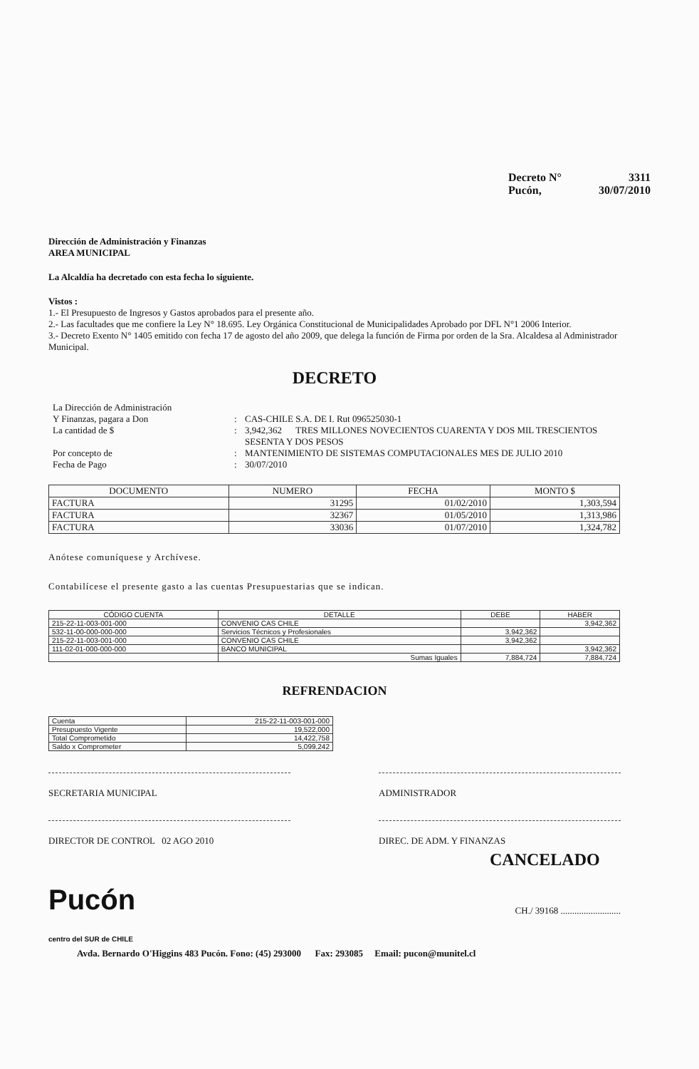Decreto N° 3311
Pucón, 30/07/2010
Dirección de Administración y Finanzas
AREA MUNICIPAL
La Alcaldía ha decretado con esta fecha lo siguiente.
Vistos :
1.- El Presupuesto de Ingresos y Gastos aprobados para el presente año.
2.- Las facultades que me confiere la Ley N° 18.695. Ley Orgánica Constitucional de Municipalidades Aprobado por DFL N°1 2006 Interior.
3.- Decreto Exento N° 1405 emitido con fecha 17 de agosto del año 2009, que delega la función de Firma por orden de la Sra. Alcaldesa al Administrador Municipal.
DECRETO
La Dirección de Administración Y Finanzas, pagara a Don: CAS-CHILE S.A. DE I. Rut 096525030-1 La cantidad de $: 3,942,362 TRES MILLONES NOVECIENTOS CUARENTA Y DOS MIL TRESCIENTOS SESENTA Y DOS PESOS Por concepto de: MANTENIMIENTO DE SISTEMAS COMPUTACIONALES MES DE JULIO 2010 Fecha de Pago: 30/07/2010
| DOCUMENTO | NUMERO | FECHA | MONTO $ |
| --- | --- | --- | --- |
| FACTURA | 31295 | 01/02/2010 | 1,303,594 |
| FACTURA | 32367 | 01/05/2010 | 1,313,986 |
| FACTURA | 33036 | 01/07/2010 | 1,324,782 |
Anótese comuníquese y Archívese.
Contabilícese el presente gasto a las cuentas Presupuestarias que se indican.
| CÓDIGO CUENTA | DETALLE | DEBE | HABER |
| --- | --- | --- | --- |
| 215-22-11-003-001-000 | CONVENIO CAS CHILE | | 3,942,362 |
| 532-11-00-000-000-000 | Servicios Técnicos y Profesionales | 3,942,362 | |
| 215-22-11-003-001-000 | CONVENIO CAS CHILE | 3,942,362 | |
| 111-02-01-000-000-000 | BANCO MUNICIPAL | | 3,942,362 |
| | Sumas Iguales | 7,884,724 | 7,884,724 |
REFRENDACION
| Cuenta | 215-22-11-003-001-000 |
| Presupuesto Vigente | 19,522,000 |
| Total Comprometido | 14,422,758 |
| Saldo x Comprometer | 5,099,242 |
SECRETARIA MUNICIPAL ADMINISTRADOR
DIRECTOR DE CONTROL 02 AGO 2010 DIREC. DE ADM. Y FINANZAS
CANCELADO
Pucón
centro del SUR de CHILE
CH./ 39168 ..........................
Avda. Bernardo O'Higgins 483 Pucón. Fono: (45) 293000 Fax: 293085 Email: pucon@munitel.cl